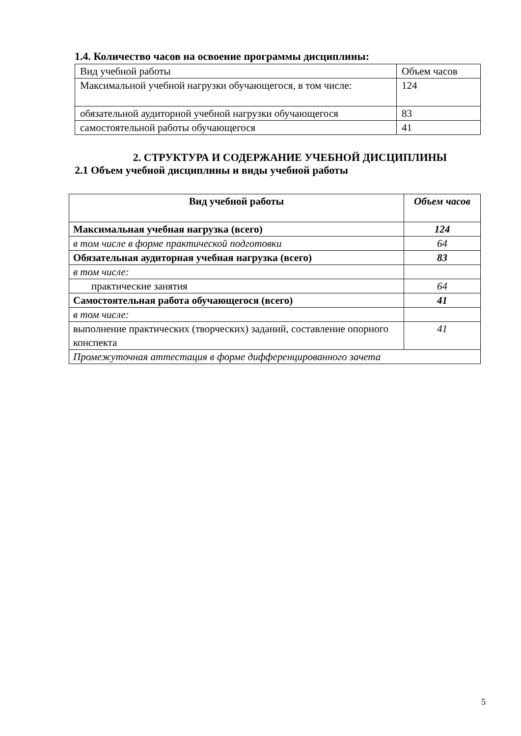1.4. Количество часов на освоение программы дисциплины:
| Вид учебной работы | Объем часов |
| Максимальной учебной нагрузки обучающегося, в том числе: | 124 |
| обязательной аудиторной учебной нагрузки обучающегося | 83 |
| самостоятельной работы обучающегося | 41 |
2. СТРУКТУРА И СОДЕРЖАНИЕ УЧЕБНОЙ ДИСЦИПЛИНЫ
2.1 Объем учебной дисциплины и виды учебной работы
| Вид учебной работы | Объем часов |
| --- | --- |
| Максимальная учебная нагрузка (всего) | 124 |
| в том числе в форме практической подготовки | 64 |
| Обязательная аудиторная учебная нагрузка (всего) | 83 |
| в том числе: | |
| практические занятия | 64 |
| Самостоятельная работа обучающегося (всего) | 41 |
| в том числе: | |
| выполнение практических (творческих) заданий, составление опорного конспекта | 41 |
| Промежуточная аттестация в форме дифференцированного зачета | |
5